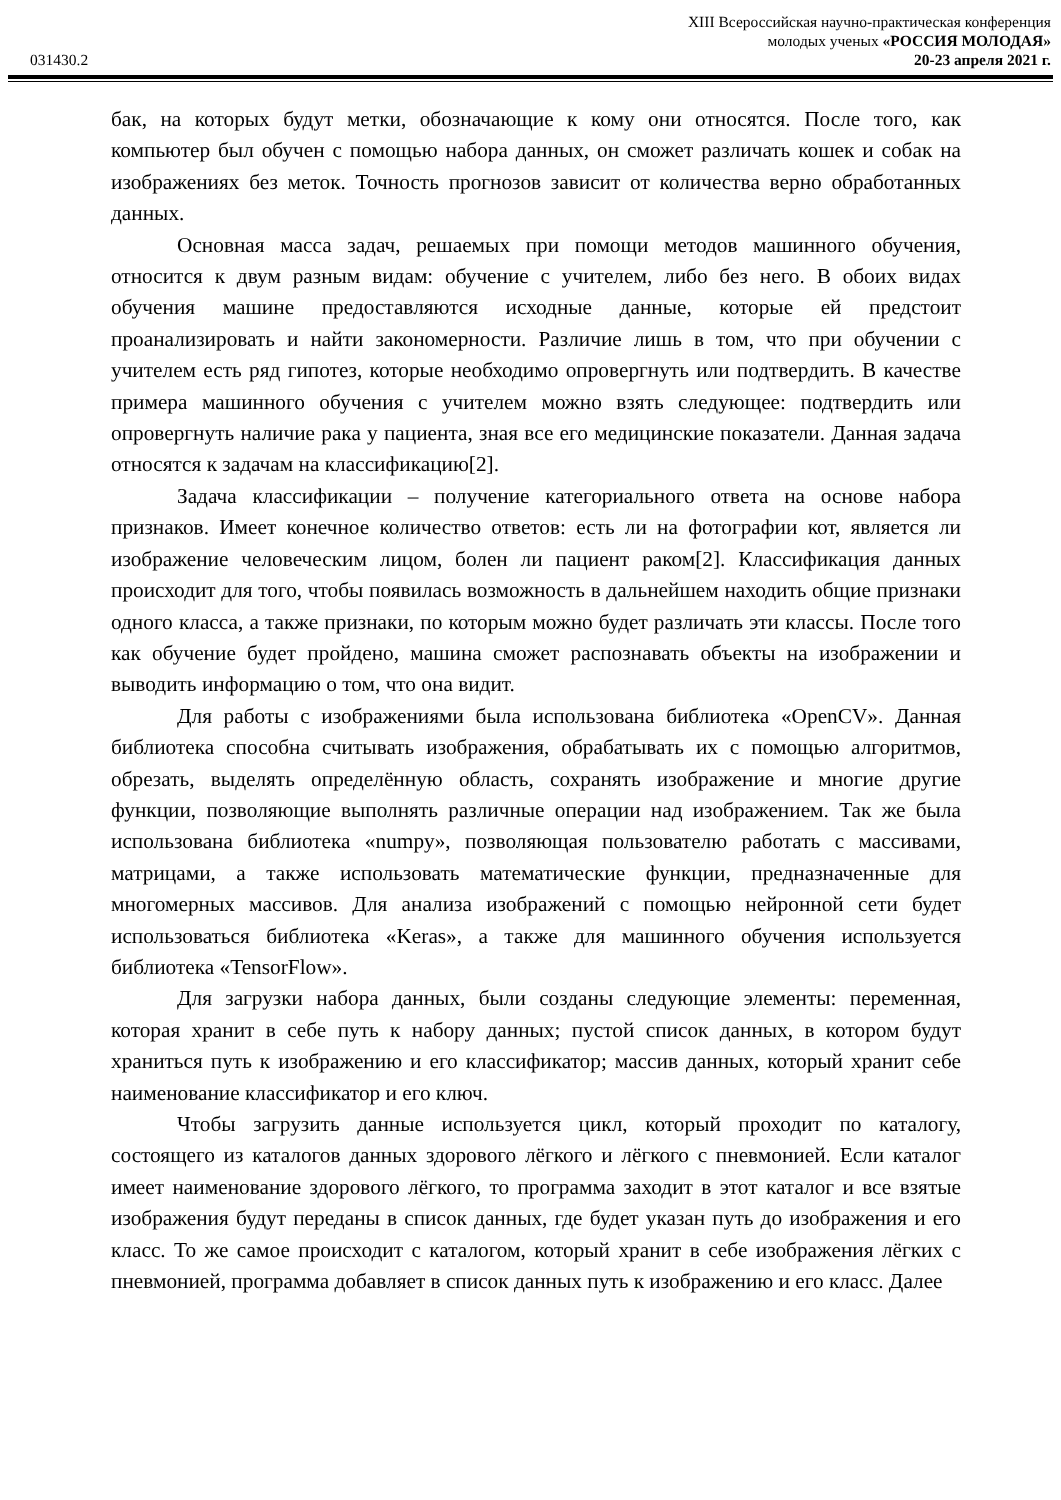XIII Всероссийская научно-практическая конференция
молодых ученых «РОССИЯ МОЛОДАЯ»
031430.2 20-23 апреля 2021 г.
бак, на которых будут метки, обозначающие к кому они относятся. После того, как компьютер был обучен с помощью набора данных, он сможет различать кошек и собак на изображениях без меток. Точность прогнозов зависит от количества верно обработанных данных.
Основная масса задач, решаемых при помощи методов машинного обучения, относится к двум разным видам: обучение с учителем, либо без него. В обоих видах обучения машине предоставляются исходные данные, которые ей предстоит проанализировать и найти закономерности. Различие лишь в том, что при обучении с учителем есть ряд гипотез, которые необходимо опровергнуть или подтвердить. В качестве примера машинного обучения с учителем можно взять следующее: подтвердить или опровергнуть наличие рака у пациента, зная все его медицинские показатели. Данная задача относятся к задачам на классификацию[2].
Задача классификации – получение категориального ответа на основе набора признаков. Имеет конечное количество ответов: есть ли на фотографии кот, является ли изображение человеческим лицом, болен ли пациент раком[2]. Классификация данных происходит для того, чтобы появилась возможность в дальнейшем находить общие признаки одного класса, а также признаки, по которым можно будет различать эти классы. После того как обучение будет пройдено, машина сможет распознавать объекты на изображении и выводить информацию о том, что она видит.
Для работы с изображениями была использована библиотека «OpenCV». Данная библиотека способна считывать изображения, обрабатывать их с помощью алгоритмов, обрезать, выделять определённую область, сохранять изображение и многие другие функции, позволяющие выполнять различные операции над изображением. Так же была использована библиотека «numpy», позволяющая пользователю работать с массивами, матрицами, а также использовать математические функции, предназначенные для многомерных массивов. Для анализа изображений с помощью нейронной сети будет использоваться библиотека «Keras», а также для машинного обучения используется библиотека «TensorFlow».
Для загрузки набора данных, были созданы следующие элементы: переменная, которая хранит в себе путь к набору данных; пустой список данных, в котором будут храниться путь к изображению и его классификатор; массив данных, который хранит себе наименование классификатор и его ключ.
Чтобы загрузить данные используется цикл, который проходит по каталогу, состоящего из каталогов данных здорового лёгкого и лёгкого с пневмонией. Если каталог имеет наименование здорового лёгкого, то программа заходит в этот каталог и все взятые изображения будут переданы в список данных, где будет указан путь до изображения и его класс. То же самое происходит с каталогом, который хранит в себе изображения лёгких с пневмонией, программа добавляет в список данных путь к изображению и его класс. Далее